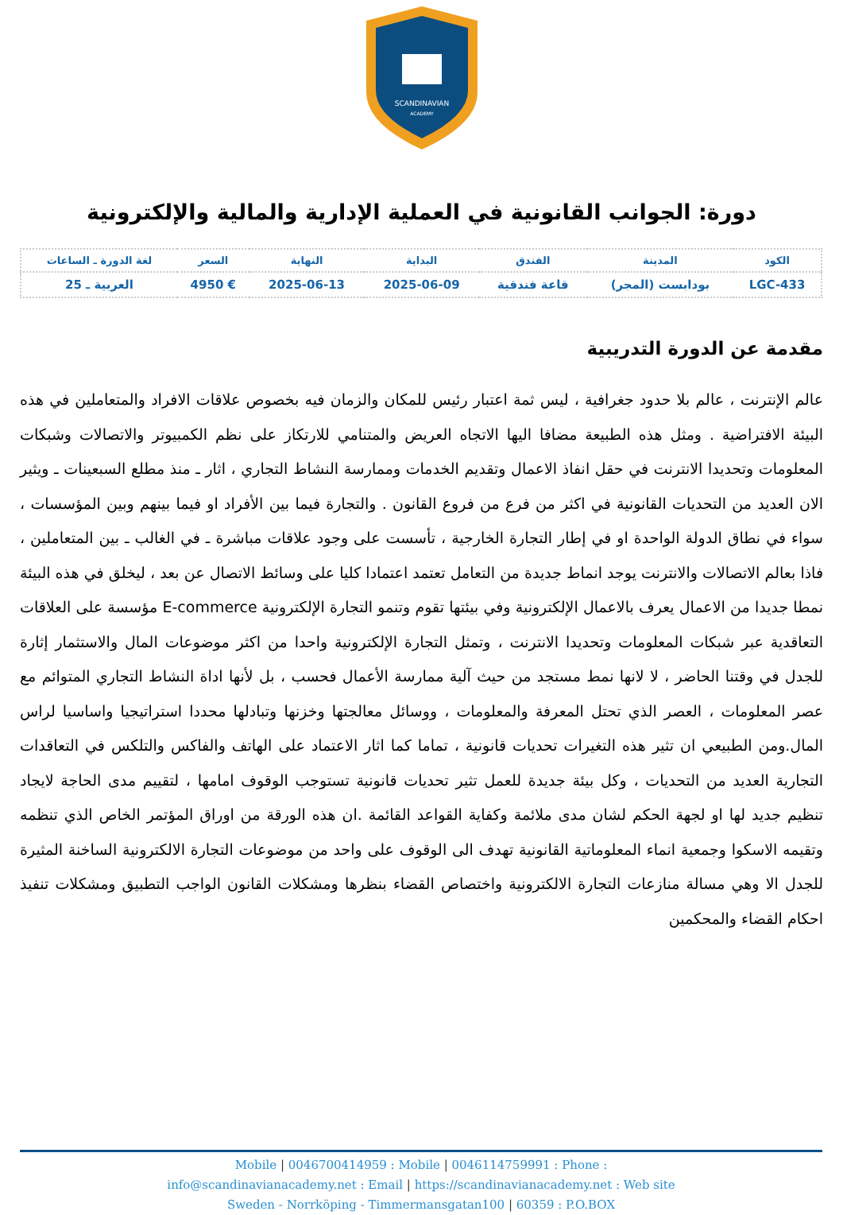SCANDINAVIAN
ACADEMY
دورة: الجوانب القانونية في العملية الإدارية والمالية والإلكترونية
| الكود | المدينة | الفندق | البداية | النهاية | السعر | لغة الدورة ـ الساعات |
| --- | --- | --- | --- | --- | --- | --- |
| LGC-433 | بودابست (المجر) | قاعة فندقية | 2025-06-09 | 2025-06-13 | € 4950 | العربية ـ 25 |
مقدمة عن الدورة التدريبية
عالم الإنترنت ، عالم بلا حدود جغرافية ، ليس ثمة اعتبار رئيس للمكان والزمان فيه بخصوص علاقات الافراد والمتعاملين في هذه البيئة الافتراضية . ومثل هذه الطبيعة مضافا اليها الاتجاه العريض والمتنامي للارتكاز على نظم الكمبيوتر والاتصالات وشبكات المعلومات وتحديدا الانترنت في حقل انفاذ الاعمال وتقديم الخدمات وممارسة النشاط التجاري ، اثار ـ منذ مطلع السبعينات ـ ويثير الان العديد من التحديات القانونية في اكثر من فرع من فروع القانون . والتجارة فيما بين الأفراد او فيما بينهم وبين المؤسسات ، سواء في نطاق الدولة الواحدة او في إطار التجارة الخارجية ، تأسست على وجود علاقات مباشرة ـ في الغالب ـ بين المتعاملين ، فاذا بعالم الاتصالات والانترنت يوجد انماط جديدة من التعامل تعتمد اعتمادا كليا على وسائط الاتصال عن بعد ، ليخلق في هذه البيئة نمطا جديدا من الاعمال يعرف بالاعمال الإلكترونية وفي بيئتها تقوم وتنمو التجارة الإلكترونية E-commerce مؤسسة على العلاقات التعاقدية عبر شبكات المعلومات وتحديدا الانترنت ، وتمثل التجارة الإلكترونية واحدا من اكثر موضوعات المال والاستثمار إثارة للجدل في وقتنا الحاضر ، لا لانها نمط مستجد من حيث آلية ممارسة الأعمال فحسب ، بل لأنها اداة النشاط التجاري المتوائم مع عصر المعلومات ، العصر الذي تحتل المعرفة والمعلومات ، ووسائل معالجتها وخزنها وتبادلها محددا استراتيجيا واساسيا لراس المال.ومن الطبيعي ان تثير هذه التغيرات تحديات قانونية ، تماما كما اثار الاعتماد على الهاتف والفاكس والتلكس في التعاقدات التجارية العديد من التحديات ، وكل بيئة جديدة للعمل تثير تحديات قانونية تستوجب الوقوف امامها ، لتقييم مدى الحاجة لايجاد تنظيم جديد لها او لجهة الحكم لشان مدى ملائمة وكفاية القواعد القائمة .ان هذه الورقة من اوراق المؤتمر الخاص الذي تنظمه وتقيمه الاسكوا وجمعية انماء المعلوماتية القانونية تهدف الى الوقوف على واحد من موضوعات التجارة الالكترونية الساخنة المثيرة للجدل الا وهي مسالة منازعات التجارة الالكترونية واختصاص القضاء بنظرها ومشكلات القانون الواجب التطبيق ومشكلات تنفيذ احكام القضاء والمحكمين
Mobile | 0046700414959 : Mobile | 0046114759991 : Phone :
info@scandinavianacademy.net : Email | https://scandinavianacademy.net : Web site
Sweden - Norrköping - Timmermansgatan100 | 60359 : P.O.BOX